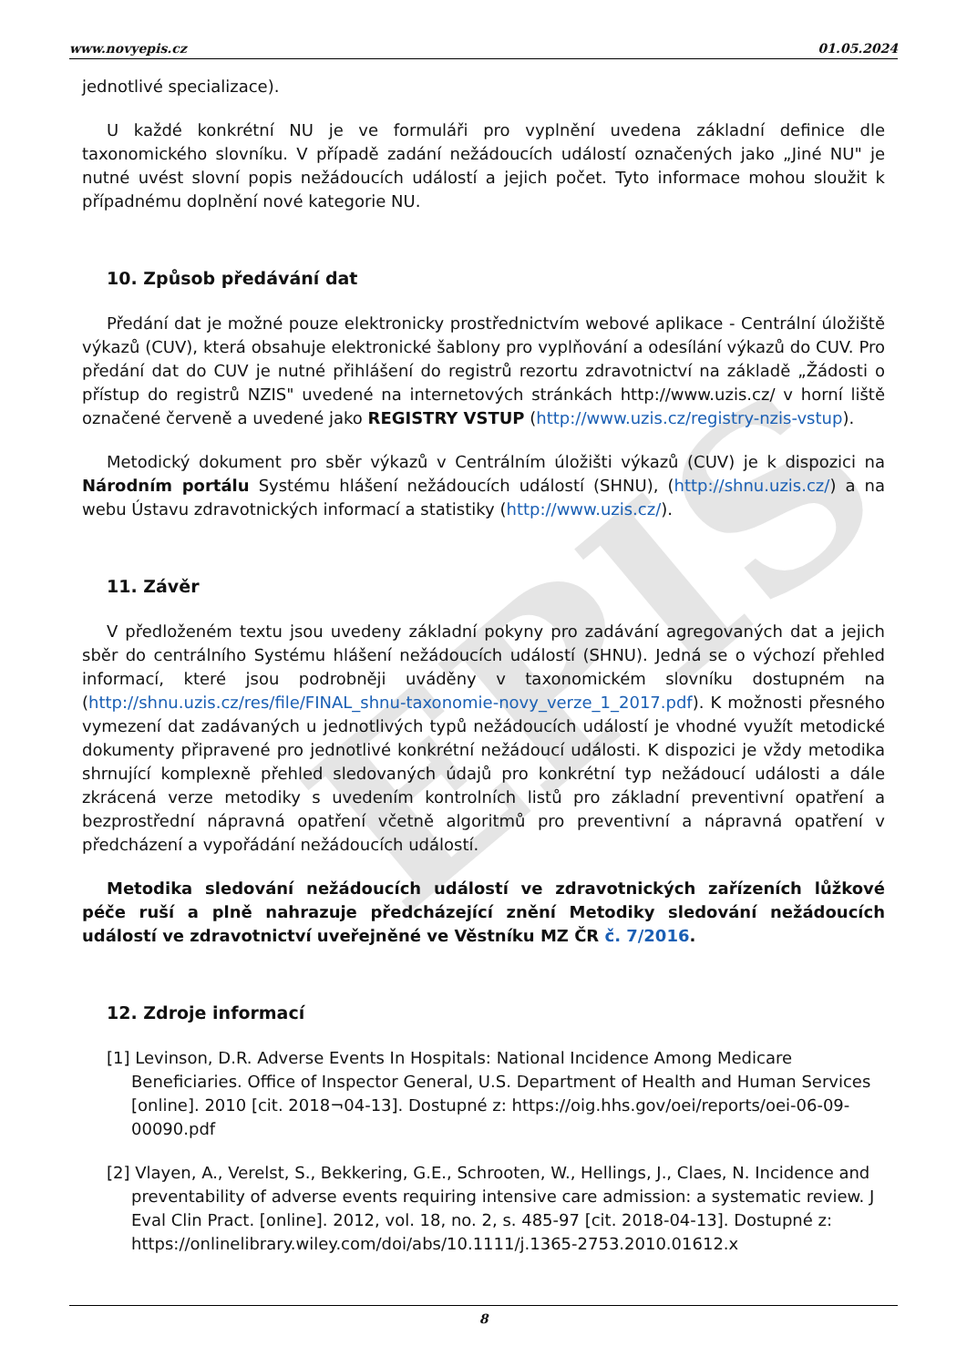EPIS
www.novyepis.cz 01.05.2024
jednotlivé specializace).
U každé konkrétní NU je ve formuláři pro vyplnění uvedena základní definice dle taxonomického slovníku. V případě zadání nežádoucích událostí označených jako „Jiné NU" je nutné uvést slovní popis nežádoucích událostí a jejich počet. Tyto informace mohou sloužit k případnému doplnění nové kategorie NU.
10. Způsob předávání dat
Předání dat je možné pouze elektronicky prostřednictvím webové aplikace - Centrální úložiště výkazů (CUV), která obsahuje elektronické šablony pro vyplňování a odesílání výkazů do CUV. Pro předání dat do CUV je nutné přihlášení do registrů rezortu zdravotnictví na základě „Žádosti o přístup do registrů NZIS" uvedené na internetových stránkách http://www.uzis.cz/ v horní liště označené červeně a uvedené jako REGISTRY VSTUP (http://www.uzis.cz/registry-nzis-vstup).
Metodický dokument pro sběr výkazů v Centrálním úložišti výkazů (CUV) je k dispozici na Národním portálu Systému hlášení nežádoucích událostí (SHNU), (http://shnu.uzis.cz/) a na webu Ústavu zdravotnických informací a statistiky (http://www.uzis.cz/).
11. Závěr
V předloženém textu jsou uvedeny základní pokyny pro zadávání agregovaných dat a jejich sběr do centrálního Systému hlášení nežádoucích událostí (SHNU). Jedná se o výchozí přehled informací, které jsou podrobněji uváděny v taxonomickém slovníku dostupném na (http://shnu.uzis.cz/res/file/FINAL_shnu-taxonomie-novy_verze_1_2017.pdf). K možnosti přesného vymezení dat zadávaných u jednotlivých typů nežádoucích událostí je vhodné využít metodické dokumenty připravené pro jednotlivé konkrétní nežádoucí události. K dispozici je vždy metodika shrnující komplexně přehled sledovaných údajů pro konkrétní typ nežádoucí události a dále zkrácená verze metodiky s uvedením kontrolních listů pro základní preventivní opatření a bezprostřední nápravná opatření včetně algoritmů pro preventivní a nápravná opatření v předcházení a vypořádání nežádoucích událostí.
Metodika sledování nežádoucích událostí ve zdravotnických zařízeních lůžkové péče ruší a plně nahrazuje předcházející znění Metodiky sledování nežádoucích událostí ve zdravotnictví uveřejněné ve Věstníku MZ ČR č. 7/2016.
12. Zdroje informací
[1] Levinson, D.R. Adverse Events In Hospitals: National Incidence Among Medicare Beneficiaries. Office of Inspector General, U.S. Department of Health and Human Services [online]. 2010 [cit. 2018¬04-13]. Dostupné z: https://oig.hhs.gov/oei/reports/oei-06-09-00090.pdf
[2] Vlayen, A., Verelst, S., Bekkering, G.E., Schrooten, W., Hellings, J., Claes, N. Incidence and preventability of adverse events requiring intensive care admission: a systematic review. J Eval Clin Pract. [online]. 2012, vol. 18, no. 2, s. 485-97 [cit. 2018-04-13]. Dostupné z: https://onlinelibrary.wiley.com/doi/abs/10.1111/j.1365-2753.2010.01612.x
8